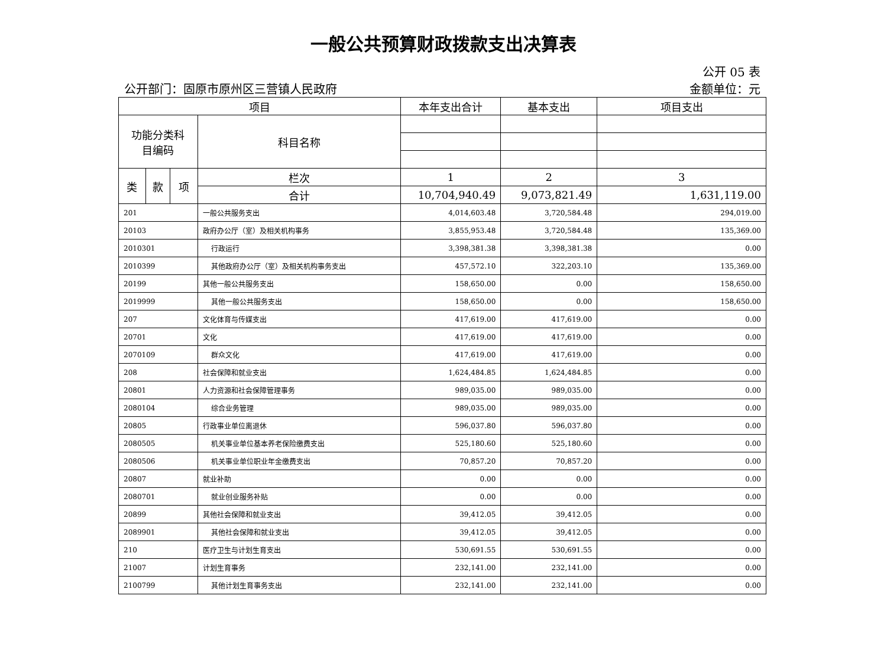一般公共预算财政拨款支出决算表
公开 05 表
公开部门：固原市原州区三营镇人民政府 金额单位：元
| 项目 | | | | 本年支出合计 | 基本支出 | 项目支出 |
| --- | --- | --- | --- | --- | --- | --- |
| 功能分类科 目编码 | | | 科目名称 | | | |
| 类 | 款 | 项 | 栏次 | 1 | 2 | 3 |
| | | | 合计 | 10,704,940.49 | 9,073,821.49 | 1,631,119.00 |
| 201 | | | 一般公共服务支出 | 4,014,603.48 | 3,720,584.48 | 294,019.00 |
| 20103 | | | 政府办公厅（室）及相关机构事务 | 3,855,953.48 | 3,720,584.48 | 135,369.00 |
| 2010301 | | | 行政运行 | 3,398,381.38 | 3,398,381.38 | 0.00 |
| 2010399 | | | 其他政府办公厅（室）及相关机构事务支出 | 457,572.10 | 322,203.10 | 135,369.00 |
| 20199 | | | 其他一般公共服务支出 | 158,650.00 | 0.00 | 158,650.00 |
| 2019999 | | | 其他一般公共服务支出 | 158,650.00 | 0.00 | 158,650.00 |
| 207 | | | 文化体育与传媒支出 | 417,619.00 | 417,619.00 | 0.00 |
| 20701 | | | 文化 | 417,619.00 | 417,619.00 | 0.00 |
| 2070109 | | | 群众文化 | 417,619.00 | 417,619.00 | 0.00 |
| 208 | | | 社会保障和就业支出 | 1,624,484.85 | 1,624,484.85 | 0.00 |
| 20801 | | | 人力资源和社会保障管理事务 | 989,035.00 | 989,035.00 | 0.00 |
| 2080104 | | | 综合业务管理 | 989,035.00 | 989,035.00 | 0.00 |
| 20805 | | | 行政事业单位离退休 | 596,037.80 | 596,037.80 | 0.00 |
| 2080505 | | | 机关事业单位基本养老保险缴费支出 | 525,180.60 | 525,180.60 | 0.00 |
| 2080506 | | | 机关事业单位职业年金缴费支出 | 70,857.20 | 70,857.20 | 0.00 |
| 20807 | | | 就业补助 | 0.00 | 0.00 | 0.00 |
| 2080701 | | | 就业创业服务补贴 | 0.00 | 0.00 | 0.00 |
| 20899 | | | 其他社会保障和就业支出 | 39,412.05 | 39,412.05 | 0.00 |
| 2089901 | | | 其他社会保障和就业支出 | 39,412.05 | 39,412.05 | 0.00 |
| 210 | | | 医疗卫生与计划生育支出 | 530,691.55 | 530,691.55 | 0.00 |
| 21007 | | | 计划生育事务 | 232,141.00 | 232,141.00 | 0.00 |
| 2100799 | | | 其他计划生育事务支出 | 232,141.00 | 232,141.00 | 0.00 |